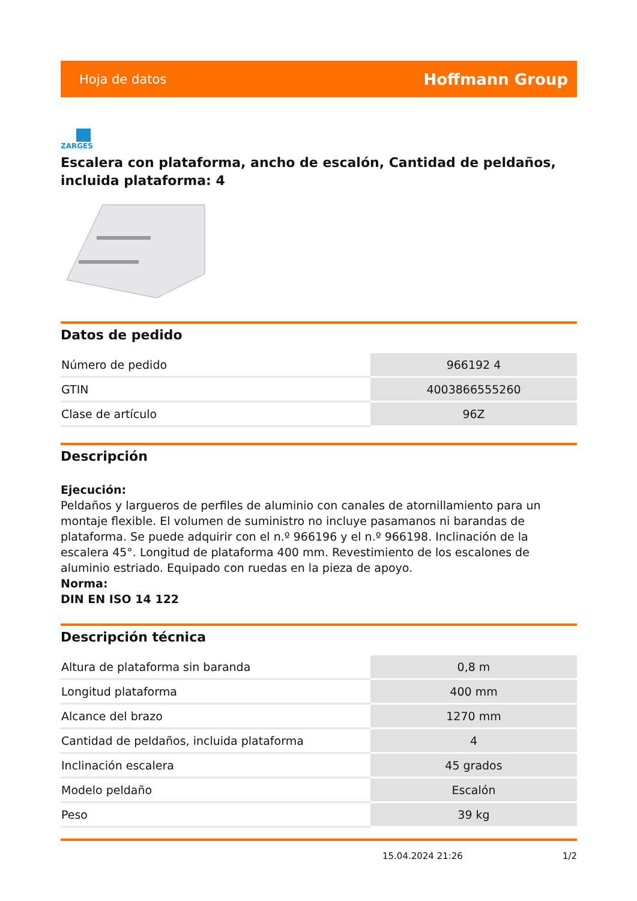Hoja de datos Hoffmann Group
ZARGES
Escalera con plataforma, ancho de escalón, Cantidad de peldaños, incluida plataforma: 4
Datos de pedido
| Número de pedido | 966192 4 |
| GTIN | 4003866555260 |
| Clase de artículo | 96Z |
Descripción
Ejecución:
Peldaños y largueros de perfiles de aluminio con canales de atornillamiento para un montaje flexible. El volumen de suministro no incluye pasamanos ni barandas de plataforma. Se puede adquirir con el n.º 966196 y el n.º 966198. Inclinación de la escalera 45°. Longitud de plataforma 400 mm. Revestimiento de los escalones de aluminio estriado. Equipado con ruedas en la pieza de apoyo.
Norma:
DIN EN ISO 14 122
Descripción técnica
| Altura de plataforma sin baranda | 0,8 m |
| Longitud plataforma | 400 mm |
| Alcance del brazo | 1270 mm |
| Cantidad de peldaños, incluida plataforma | 4 |
| Inclinación escalera | 45 grados |
| Modelo peldaño | Escalón |
| Peso | 39 kg |
15.04.2024 21:26 1/2